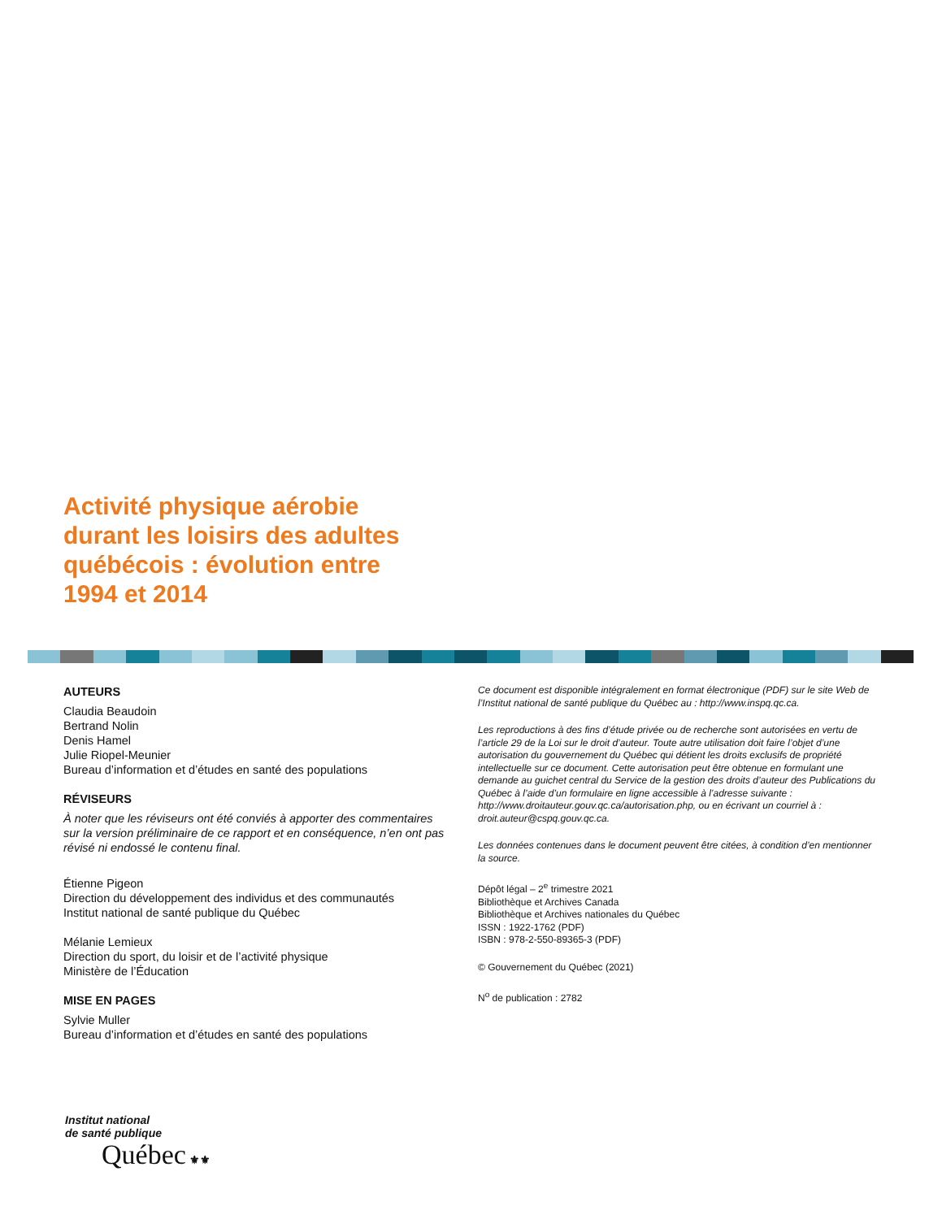Activité physique aérobie durant les loisirs des adultes québécois : évolution entre 1994 et 2014
AUTEURS
Claudia Beaudoin
Bertrand Nolin
Denis Hamel
Julie Riopel-Meunier
Bureau d’information et d’études en santé des populations
RÉVISEURS
À noter que les réviseurs ont été conviés à apporter des commentaires sur la version préliminaire de ce rapport et en conséquence, n’en ont pas révisé ni endossé le contenu final.
Étienne Pigeon
Direction du développement des individus et des communautés
Institut national de santé publique du Québec
Mélanie Lemieux
Direction du sport, du loisir et de l’activité physique
Ministère de l’Éducation
MISE EN PAGES
Sylvie Muller
Bureau d’information et d’études en santé des populations
Ce document est disponible intégralement en format électronique (PDF) sur le site Web de l’Institut national de santé publique du Québec au : http://www.inspq.qc.ca.
Les reproductions à des fins d’étude privée ou de recherche sont autorisées en vertu de l’article 29 de la Loi sur le droit d’auteur. Toute autre utilisation doit faire l’objet d’une autorisation du gouvernement du Québec qui détient les droits exclusifs de propriété intellectuelle sur ce document. Cette autorisation peut être obtenue en formulant une demande au guichet central du Service de la gestion des droits d’auteur des Publications du Québec à l’aide d’un formulaire en ligne accessible à l’adresse suivante : http://www.droitauteur.gouv.qc.ca/autorisation.php, ou en écrivant un courriel à : droit.auteur@cspq.gouv.qc.ca.
Les données contenues dans le document peuvent être citées, à condition d’en mentionner la source.
Dépôt légal – 2<sup>e</sup> trimestre 2021
Bibliothèque et Archives Canada
Bibliothèque et Archives nationales du Québec
ISSN : 1922-1762 (PDF)
ISBN : 978-2-550-89365-3 (PDF)
© Gouvernement du Québec (2021)
N<sup>o</sup> de publication : 2782
Institut national
de santé publique
Québec ⚜⚜